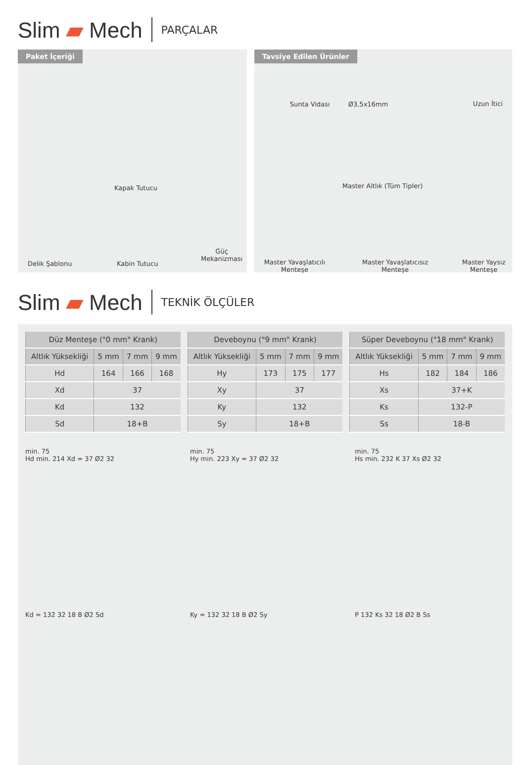Slim ▰ Mech PARÇALAR
Paket İçeriği
Delik Şablonu
Kapak Tutucu
Kabin Tutucu
Güç
Mekanizması
Tavsiye Edilen Ürünler
Sunta Vidası Ø3,5x16mm Uzun İtici
Master Altlık (Tüm Tipler)
Master Yavaşlatıcılı
Menteşe
Master Yavaşlatıcısız
Menteşe
Master Yaysız
Menteşe
Slim ▰ Mech TEKNİK ÖLÇÜLER
| Düz Menteşe ("0 mm" Krank) | | | |
| --- | --- | --- | --- |
| Altlık Yüksekliği | 5 mm | 7 mm | 9 mm |
| Hd | 164 | 166 | 168 |
| Xd | 37 | | |
| Kd | 132 | | |
| Sd | 18+B | | |
| Deveboynu ("9 mm" Krank) | | | |
| --- | --- | --- | --- |
| Altlık Yüksekliği | 5 mm | 7 mm | 9 mm |
| Hy | 173 | 175 | 177 |
| Xy | 37 | | |
| Ky | 132 | | |
| Sy | 18+B | | |
| Süper Deveboynu ("18 mm" Krank) | | | |
| --- | --- | --- | --- |
| Altlık Yüksekliği | 5 mm | 7 mm | 9 mm |
| Hs | 182 | 184 | 186 |
| Xs | 37+K | | |
| Ks | 132-P | | |
| Ss | 18-B | | |
min. 75
Hd min. 214 Xd = 37 Ø2 32
Kd = 132 32 18 B Ø2 Sd
min. 75
Hy min. 223 Xy = 37 Ø2 32
Ky = 132 32 18 B Ø2 Sy
min. 75
Hs min. 232 K 37 Xs Ø2 32
P 132 Ks 32 18 Ø2 B Ss